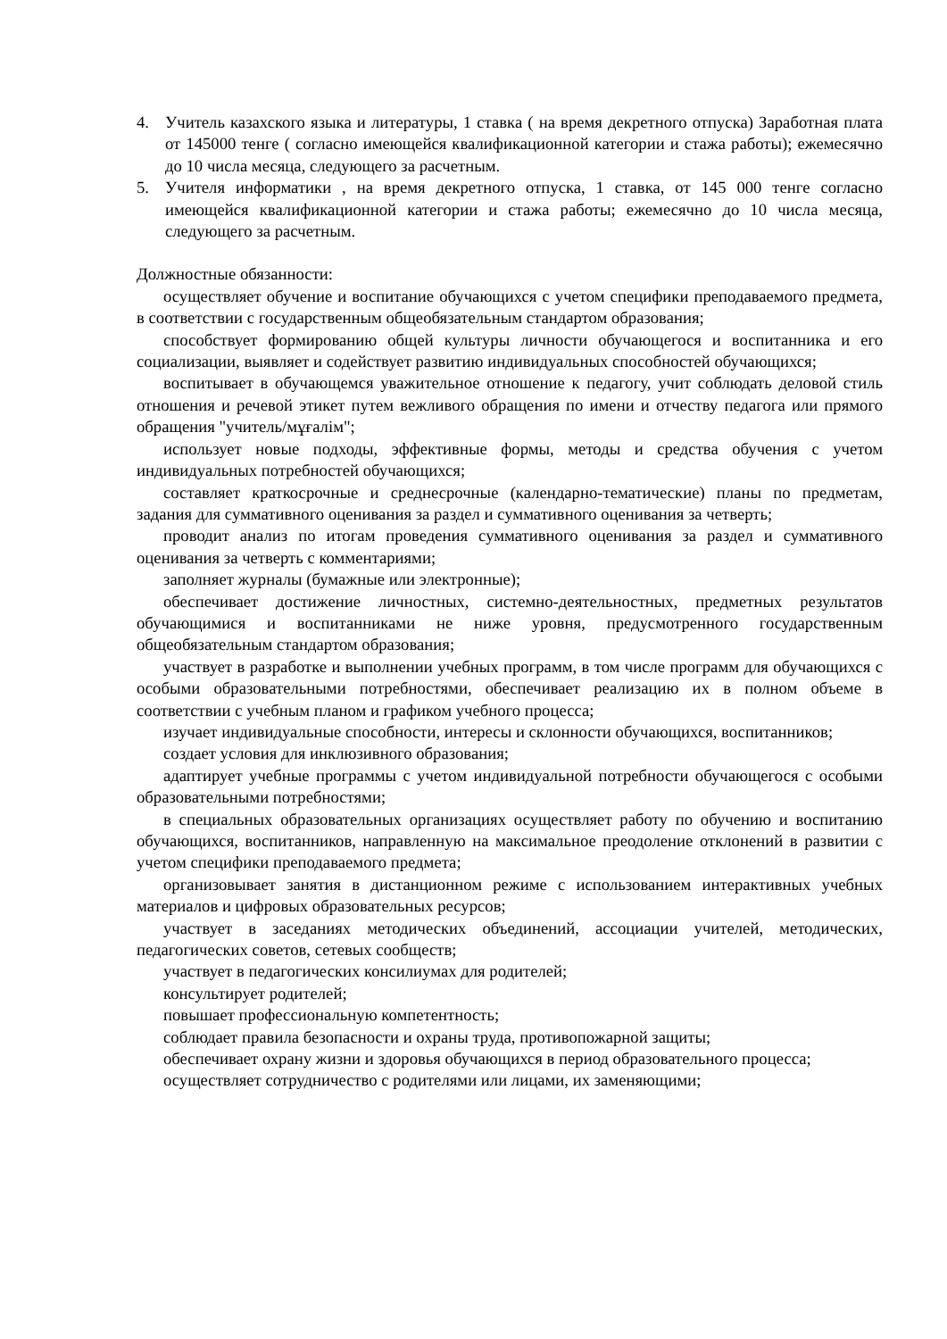4. Учитель казахского языка и литературы, 1 ставка ( на время декретного отпуска) Заработная плата от 145000 тенге ( согласно имеющейся квалификационной категории и стажа работы); ежемесячно до 10 числа месяца, следующего за расчетным.
5. Учителя информатики , на время декретного отпуска, 1 ставка, от 145 000 тенге согласно имеющейся квалификационной категории и стажа работы; ежемесячно до 10 числа месяца, следующего за расчетным.
Должностные обязанности:
осуществляет обучение и воспитание обучающихся с учетом специфики преподаваемого предмета, в соответствии с государственным общеобязательным стандартом образования;
способствует формированию общей культуры личности обучающегося и воспитанника и его социализации, выявляет и содействует развитию индивидуальных способностей обучающихся;
воспитывает в обучающемся уважительное отношение к педагогу, учит соблюдать деловой стиль отношения и речевой этикет путем вежливого обращения по имени и отчеству педагога или прямого обращения "учитель/мұғалім";
использует новые подходы, эффективные формы, методы и средства обучения с учетом индивидуальных потребностей обучающихся;
составляет краткосрочные и среднесрочные (календарно-тематические) планы по предметам, задания для суммативного оценивания за раздел и суммативного оценивания за четверть;
проводит анализ по итогам проведения суммативного оценивания за раздел и суммативного оценивания за четверть с комментариями;
заполняет журналы (бумажные или электронные);
обеспечивает достижение личностных, системно-деятельностных, предметных результатов обучающимися и воспитанниками не ниже уровня, предусмотренного государственным общеобязательным стандартом образования;
участвует в разработке и выполнении учебных программ, в том числе программ для обучающихся с особыми образовательными потребностями, обеспечивает реализацию их в полном объеме в соответствии с учебным планом и графиком учебного процесса;
изучает индивидуальные способности, интересы и склонности обучающихся, воспитанников;
создает условия для инклюзивного образования;
адаптирует учебные программы с учетом индивидуальной потребности обучающегося с особыми образовательными потребностями;
в специальных образовательных организациях осуществляет работу по обучению и воспитанию обучающихся, воспитанников, направленную на максимальное преодоление отклонений в развитии с учетом специфики преподаваемого предмета;
организовывает занятия в дистанционном режиме с использованием интерактивных учебных материалов и цифровых образовательных ресурсов;
участвует в заседаниях методических объединений, ассоциации учителей, методических, педагогических советов, сетевых сообществ;
участвует в педагогических консилиумах для родителей;
консультирует родителей;
повышает профессиональную компетентность;
соблюдает правила безопасности и охраны труда, противопожарной защиты;
обеспечивает охрану жизни и здоровья обучающихся в период образовательного процесса;
осуществляет сотрудничество с родителями или лицами, их заменяющими;